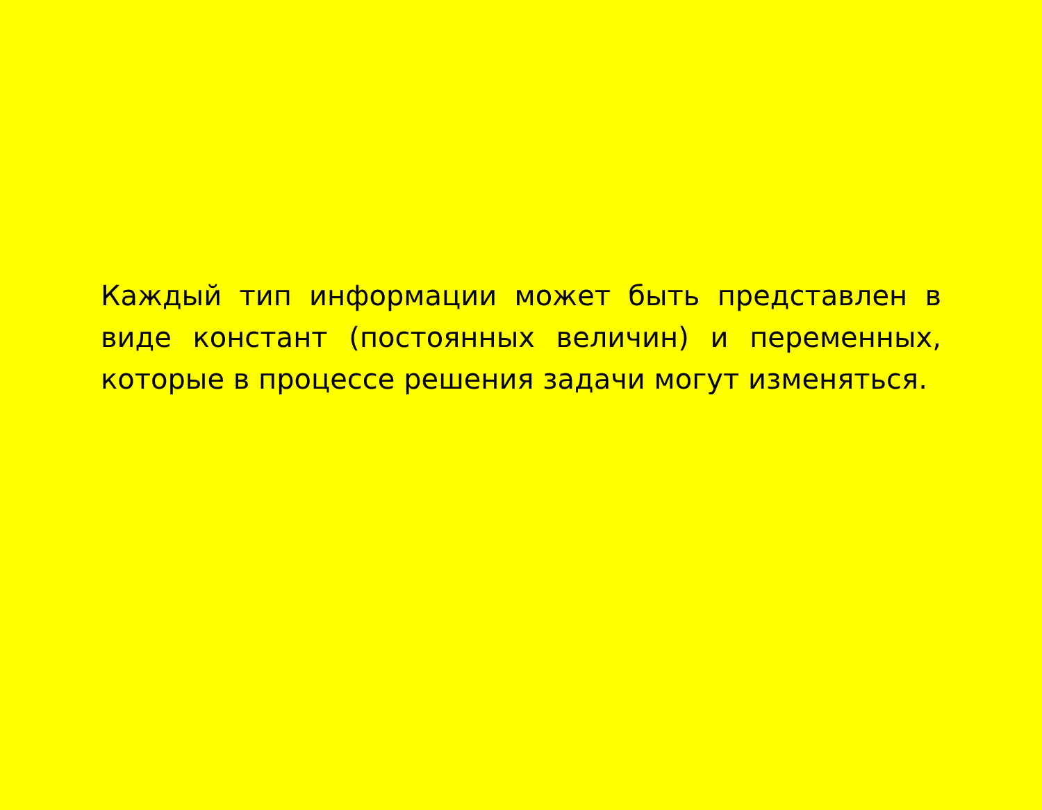Каждый тип информации может быть представлен в виде констант (постоянных величин) и переменных, которые в процессе решения задачи могут изменяться.